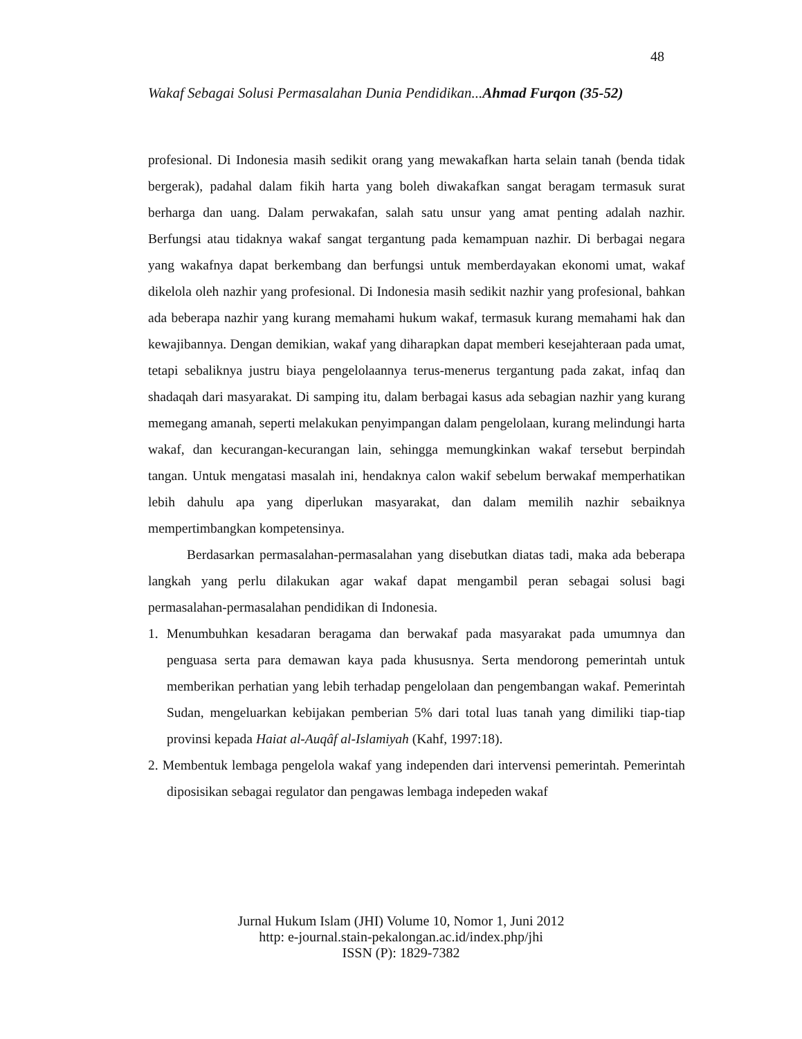48
Wakaf Sebagai Solusi Permasalahan Dunia Pendidikan...Ahmad Furqon (35-52)
profesional. Di Indonesia masih sedikit orang yang mewakafkan harta selain tanah (benda tidak bergerak), padahal dalam fikih harta yang boleh diwakafkan sangat beragam termasuk surat berharga dan uang. Dalam perwakafan, salah satu unsur yang amat penting adalah nazhir. Berfungsi atau tidaknya wakaf sangat tergantung pada kemampuan nazhir. Di berbagai negara yang wakafnya dapat berkembang dan berfungsi untuk memberdayakan ekonomi umat, wakaf dikelola oleh nazhir yang profesional. Di Indonesia masih sedikit nazhir yang profesional, bahkan ada beberapa nazhir yang kurang memahami hukum wakaf, termasuk kurang memahami hak dan kewajibannya. Dengan demikian, wakaf yang diharapkan dapat memberi kesejahteraan pada umat, tetapi sebaliknya justru biaya pengelolaannya terus-menerus tergantung pada zakat, infaq dan shadaqah dari masyarakat. Di samping itu, dalam berbagai kasus ada sebagian nazhir yang kurang memegang amanah, seperti melakukan penyimpangan dalam pengelolaan, kurang melindungi harta wakaf, dan kecurangan-kecurangan lain, sehingga memungkinkan wakaf tersebut berpindah tangan. Untuk mengatasi masalah ini, hendaknya calon wakif sebelum berwakaf memperhatikan lebih dahulu apa yang diperlukan masyarakat, dan dalam memilih nazhir sebaiknya mempertimbangkan kompetensinya.
Berdasarkan permasalahan-permasalahan yang disebutkan diatas tadi, maka ada beberapa langkah yang perlu dilakukan agar wakaf dapat mengambil peran sebagai solusi bagi permasalahan-permasalahan pendidikan di Indonesia.
1. Menumbuhkan kesadaran beragama dan berwakaf pada masyarakat pada umumnya dan penguasa serta para demawan kaya pada khususnya. Serta mendorong pemerintah untuk memberikan perhatian yang lebih terhadap pengelolaan dan pengembangan wakaf. Pemerintah Sudan, mengeluarkan kebijakan pemberian 5% dari total luas tanah yang dimiliki tiap-tiap provinsi kepada Haiat al-Auqâf al-Islamiyah (Kahf, 1997:18).
2. Membentuk lembaga pengelola wakaf yang independen dari intervensi pemerintah. Pemerintah diposisikan sebagai regulator dan pengawas lembaga indepeden wakaf
Jurnal Hukum Islam (JHI) Volume 10, Nomor 1, Juni 2012
http: e-journal.stain-pekalongan.ac.id/index.php/jhi
ISSN (P): 1829-7382